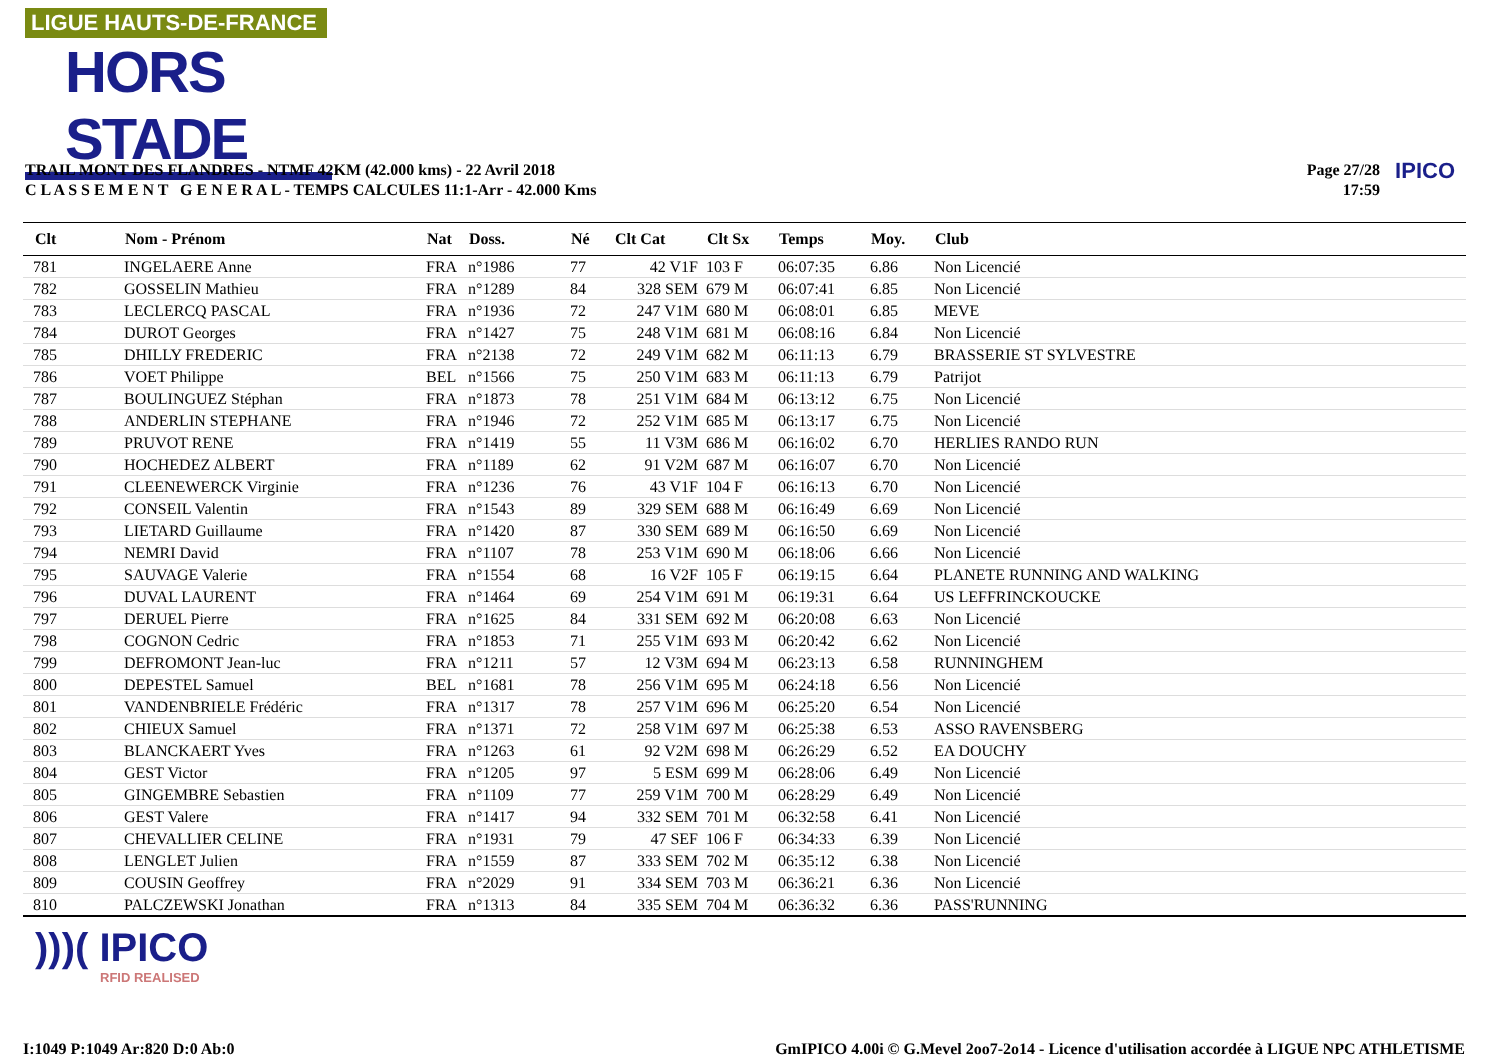LIGUE HAUTS-DE-FRANCE
HORS STADE
TRAIL MONT DES FLANDRES - NTMF 42KM (42.000 kms) - 22 Avril 2018
C L A S S E M E N T G E N E R A L - TEMPS CALCULES 11:1-Arr - 42.000 Kms
Page 27/28
17:59
IPICO
| Clt | Nom - Prénom | Nat | Doss. | Né | Clt Cat | Clt Sx | Temps | Moy. | Club |
| --- | --- | --- | --- | --- | --- | --- | --- | --- | --- |
| 781 | INGELAERE Anne | FRA | n°1986 | 77 | 42 V1F | 103 F | 06:07:35 | 6.86 | Non Licencié |
| 782 | GOSSELIN Mathieu | FRA | n°1289 | 84 | 328 SEM | 679 M | 06:07:41 | 6.85 | Non Licencié |
| 783 | LECLERCQ PASCAL | FRA | n°1936 | 72 | 247 V1M | 680 M | 06:08:01 | 6.85 | MEVE |
| 784 | DUROT Georges | FRA | n°1427 | 75 | 248 V1M | 681 M | 06:08:16 | 6.84 | Non Licencié |
| 785 | DHILLY FREDERIC | FRA | n°2138 | 72 | 249 V1M | 682 M | 06:11:13 | 6.79 | BRASSERIE ST SYLVESTRE |
| 786 | VOET Philippe | BEL | n°1566 | 75 | 250 V1M | 683 M | 06:11:13 | 6.79 | Patrijot |
| 787 | BOULINGUEZ Stéphan | FRA | n°1873 | 78 | 251 V1M | 684 M | 06:13:12 | 6.75 | Non Licencié |
| 788 | ANDERLIN STEPHANE | FRA | n°1946 | 72 | 252 V1M | 685 M | 06:13:17 | 6.75 | Non Licencié |
| 789 | PRUVOT RENE | FRA | n°1419 | 55 | 11 V3M | 686 M | 06:16:02 | 6.70 | HERLIES RANDO RUN |
| 790 | HOCHEDEZ ALBERT | FRA | n°1189 | 62 | 91 V2M | 687 M | 06:16:07 | 6.70 | Non Licencié |
| 791 | CLEENEWERCK Virginie | FRA | n°1236 | 76 | 43 V1F | 104 F | 06:16:13 | 6.70 | Non Licencié |
| 792 | CONSEIL Valentin | FRA | n°1543 | 89 | 329 SEM | 688 M | 06:16:49 | 6.69 | Non Licencié |
| 793 | LIETARD Guillaume | FRA | n°1420 | 87 | 330 SEM | 689 M | 06:16:50 | 6.69 | Non Licencié |
| 794 | NEMRI David | FRA | n°1107 | 78 | 253 V1M | 690 M | 06:18:06 | 6.66 | Non Licencié |
| 795 | SAUVAGE Valerie | FRA | n°1554 | 68 | 16 V2F | 105 F | 06:19:15 | 6.64 | PLANETE RUNNING AND WALKING |
| 796 | DUVAL LAURENT | FRA | n°1464 | 69 | 254 V1M | 691 M | 06:19:31 | 6.64 | US LEFFRINCKOUCKE |
| 797 | DERUEL Pierre | FRA | n°1625 | 84 | 331 SEM | 692 M | 06:20:08 | 6.63 | Non Licencié |
| 798 | COGNON Cedric | FRA | n°1853 | 71 | 255 V1M | 693 M | 06:20:42 | 6.62 | Non Licencié |
| 799 | DEFROMONT Jean-luc | FRA | n°1211 | 57 | 12 V3M | 694 M | 06:23:13 | 6.58 | RUNNINGHEM |
| 800 | DEPESTEL Samuel | BEL | n°1681 | 78 | 256 V1M | 695 M | 06:24:18 | 6.56 | Non Licencié |
| 801 | VANDENBRIELE Frédéric | FRA | n°1317 | 78 | 257 V1M | 696 M | 06:25:20 | 6.54 | Non Licencié |
| 802 | CHIEUX Samuel | FRA | n°1371 | 72 | 258 V1M | 697 M | 06:25:38 | 6.53 | ASSO RAVENSBERG |
| 803 | BLANCKAERT Yves | FRA | n°1263 | 61 | 92 V2M | 698 M | 06:26:29 | 6.52 | EA DOUCHY |
| 804 | GEST Victor | FRA | n°1205 | 97 | 5 ESM | 699 M | 06:28:06 | 6.49 | Non Licencié |
| 805 | GINGEMBRE Sebastien | FRA | n°1109 | 77 | 259 V1M | 700 M | 06:28:29 | 6.49 | Non Licencié |
| 806 | GEST Valere | FRA | n°1417 | 94 | 332 SEM | 701 M | 06:32:58 | 6.41 | Non Licencié |
| 807 | CHEVALLIER CELINE | FRA | n°1931 | 79 | 47 SEF | 106 F | 06:34:33 | 6.39 | Non Licencié |
| 808 | LENGLET Julien | FRA | n°1559 | 87 | 333 SEM | 702 M | 06:35:12 | 6.38 | Non Licencié |
| 809 | COUSIN Geoffrey | FRA | n°2029 | 91 | 334 SEM | 703 M | 06:36:21 | 6.36 | Non Licencié |
| 810 | PALCZEWSKI Jonathan | FRA | n°1313 | 84 | 335 SEM | 704 M | 06:36:32 | 6.36 | PASS'RUNNING |
)))( IPICO
RFID REALISED
I:1049 P:1049 Ar:820 D:0 Ab:0
GmIPICO 4.00i © G.Mevel 2oo7-2o14 - Licence d'utilisation accordée à LIGUE NPC ATHLETISME